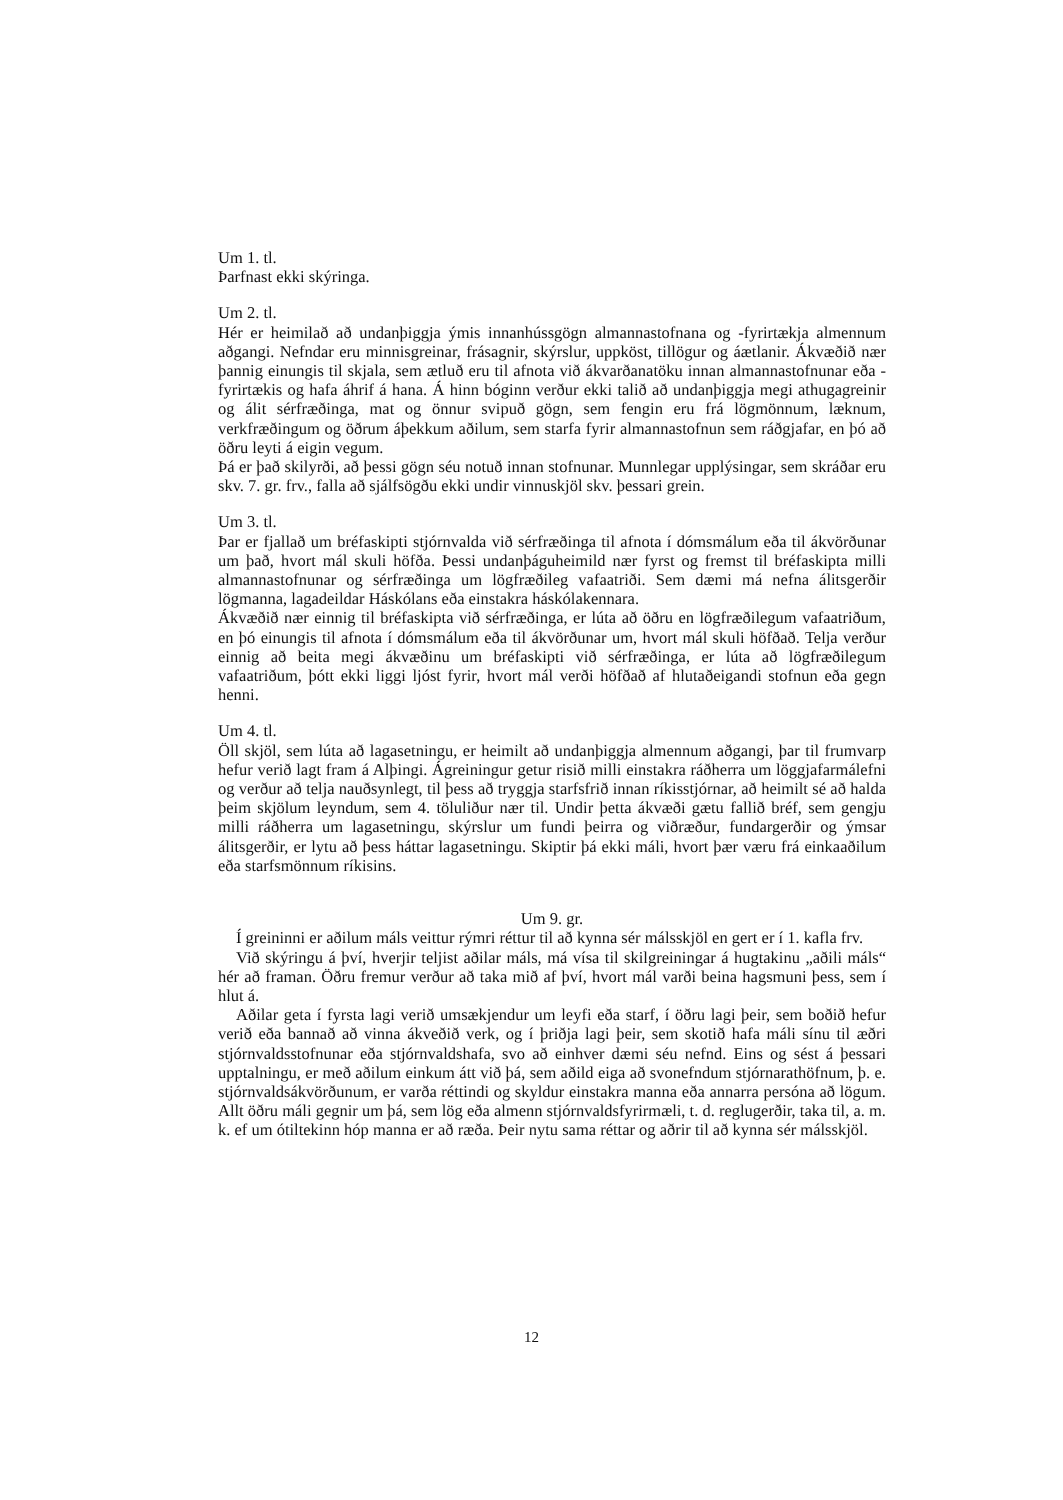Um 1. tl.
Þarfnast ekki skýringa.
Um 2. tl.
Hér er heimilað að undanþiggja ýmis innanhússgögn almannastofnana og -fyrirtækja almennum aðgangi. Nefndar eru minnisgreinar, frásagnir, skýrslur, uppköst, tillögur og áætlanir. Ákvæðið nær þannig einungis til skjala, sem ætluð eru til afnota við ákvarðanatöku innan almannastofnunar eða -fyrirtækis og hafa áhrif á hana. Á hinn bóginn verður ekki talið að undanþiggja megi athugagreinir og álit sérfræðinga, mat og önnur svipuð gögn, sem fengin eru frá lögmönnum, læknum, verkfræðingum og öðrum áþekkum aðilum, sem starfa fyrir almannastofnun sem ráðgjafar, en þó að öðru leyti á eigin vegum.
Þá er það skilyrði, að þessi gögn séu notuð innan stofnunar. Munnlegar upplýsingar, sem skráðar eru skv. 7. gr. frv., falla að sjálfsögðu ekki undir vinnuskjöl skv. þessari grein.
Um 3. tl.
Þar er fjallað um bréfaskipti stjórnvalda við sérfræðinga til afnota í dómsmálum eða til ákvörðunar um það, hvort mál skuli höfða. Þessi undanþáguheimild nær fyrst og fremst til bréfaskipta milli almannastofnunar og sérfræðinga um lögfræðileg vafaatriði. Sem dæmi má nefna álitsgerðir lögmanna, lagadeildar Háskólans eða einstakra háskólakennara.
Ákvæðið nær einnig til bréfaskipta við sérfræðinga, er lúta að öðru en lögfræðilegum vafaatriðum, en þó einungis til afnota í dómsmálum eða til ákvörðunar um, hvort mál skuli höfðað. Telja verður einnig að beita megi ákvæðinu um bréfaskipti við sérfræðinga, er lúta að lögfræðilegum vafaatriðum, þótt ekki liggi ljóst fyrir, hvort mál verði höfðað af hlutaðeigandi stofnun eða gegn henni.
Um 4. tl.
Öll skjöl, sem lúta að lagasetningu, er heimilt að undanþiggja almennum aðgangi, þar til frumvarp hefur verið lagt fram á Alþingi. Ágreiningur getur risið milli einstakra ráðherra um löggjafarmálefni og verður að telja nauðsynlegt, til þess að tryggja starfsfrið innan ríkisstjórnar, að heimilt sé að halda þeim skjölum leyndum, sem 4. töluliður nær til. Undir þetta ákvæði gætu fallið bréf, sem gengju milli ráðherra um lagasetningu, skýrslur um fundi þeirra og viðræður, fundargerðir og ýmsar álitsgerðir, er lytu að þess háttar lagasetningu. Skiptir þá ekki máli, hvort þær væru frá einkaaðilum eða starfsmönnum ríkisins.
Um 9. gr.
Í greininni er aðilum máls veittur rýmri réttur til að kynna sér málsskjöl en gert er í 1. kafla frv.
Við skýringu á því, hverjir teljist aðilar máls, má vísa til skilgreiningar á hugtakinu „aðili máls“ hér að framan. Öðru fremur verður að taka mið af því, hvort mál varði beina hagsmuni þess, sem í hlut á.
Aðilar geta í fyrsta lagi verið umsækjendur um leyfi eða starf, í öðru lagi þeir, sem boðið hefur verið eða bannað að vinna ákveðið verk, og í þriðja lagi þeir, sem skotið hafa máli sínu til æðri stjórnvaldsstofnunar eða stjórnvaldshafa, svo að einhver dæmi séu nefnd. Eins og sést á þessari upptalningu, er með aðilum einkum átt við þá, sem aðild eiga að svonefndum stjórnarathöfnum, þ. e. stjórnvaldsákvörðunum, er varða réttindi og skyldur einstakra manna eða annarra persóna að lögum. Allt öðru máli gegnir um þá, sem lög eða almenn stjórnvaldsfyrirmæli, t. d. reglugerðir, taka til, a. m. k. ef um ótiltekinn hóp manna er að ræða. Þeir nytu sama réttar og aðrir til að kynna sér málsskjöl.
12